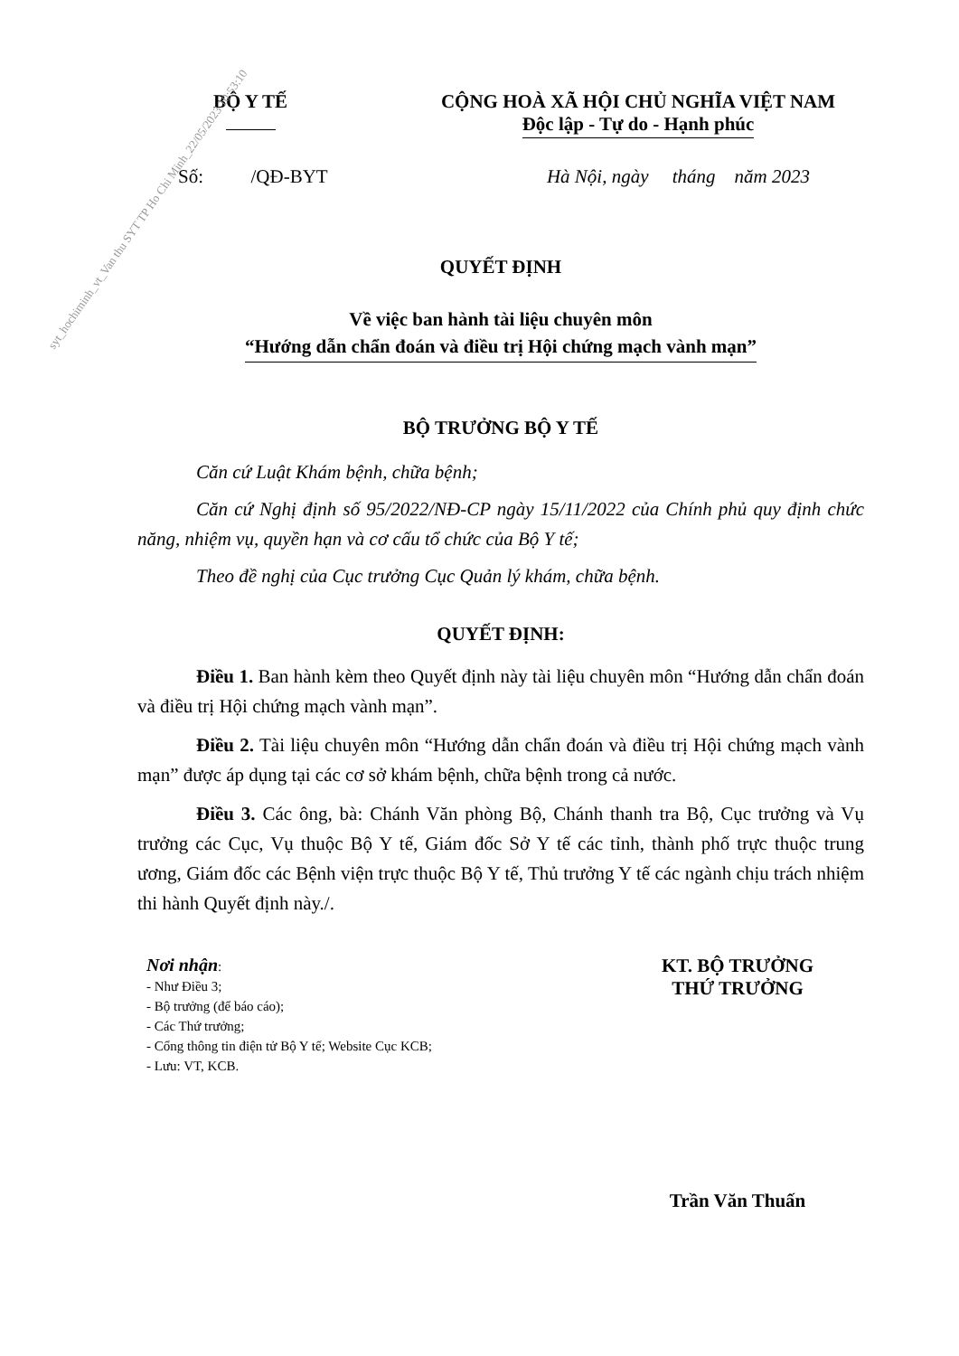syt_hochiminh_vt_Van thu SYT TP Ho Chi Minh_22/05/2023 10:53:10
BỘ Y TẾ
CỘNG HOÀ XÃ HỘI CHỦ NGHĨA VIỆT NAM
Độc lập - Tự do - Hạnh phúc
Số: /QĐ-BYT Hà Nội, ngày tháng năm 2023
QUYẾT ĐỊNH
Về việc ban hành tài liệu chuyên môn
“Hướng dẫn chẩn đoán và điều trị Hội chứng mạch vành mạn”
BỘ TRƯỞNG BỘ Y TẾ
Căn cứ Luật Khám bệnh, chữa bệnh;
Căn cứ Nghị định số 95/2022/NĐ-CP ngày 15/11/2022 của Chính phủ quy định chức năng, nhiệm vụ, quyền hạn và cơ cấu tổ chức của Bộ Y tế;
Theo đề nghị của Cục trưởng Cục Quản lý khám, chữa bệnh.
QUYẾT ĐỊNH:
Điều 1. Ban hành kèm theo Quyết định này tài liệu chuyên môn “Hướng dẫn chẩn đoán và điều trị Hội chứng mạch vành mạn”.
Điều 2. Tài liệu chuyên môn “Hướng dẫn chẩn đoán và điều trị Hội chứng mạch vành mạn” được áp dụng tại các cơ sở khám bệnh, chữa bệnh trong cả nước.
Điều 3. Các ông, bà: Chánh Văn phòng Bộ, Chánh thanh tra Bộ, Cục trưởng và Vụ trưởng các Cục, Vụ thuộc Bộ Y tế, Giám đốc Sở Y tế các tỉnh, thành phố trực thuộc trung ương, Giám đốc các Bệnh viện trực thuộc Bộ Y tế, Thủ trưởng Y tế các ngành chịu trách nhiệm thi hành Quyết định này./.
Nơi nhận:
- Như Điều 3;
- Bộ trưởng (để báo cáo);
- Các Thứ trưởng;
- Cổng thông tin điện tử Bộ Y tế; Website Cục KCB;
- Lưu: VT, KCB.
KT. BỘ TRƯỞNG
THỨ TRƯỞNG
Trần Văn Thuấn